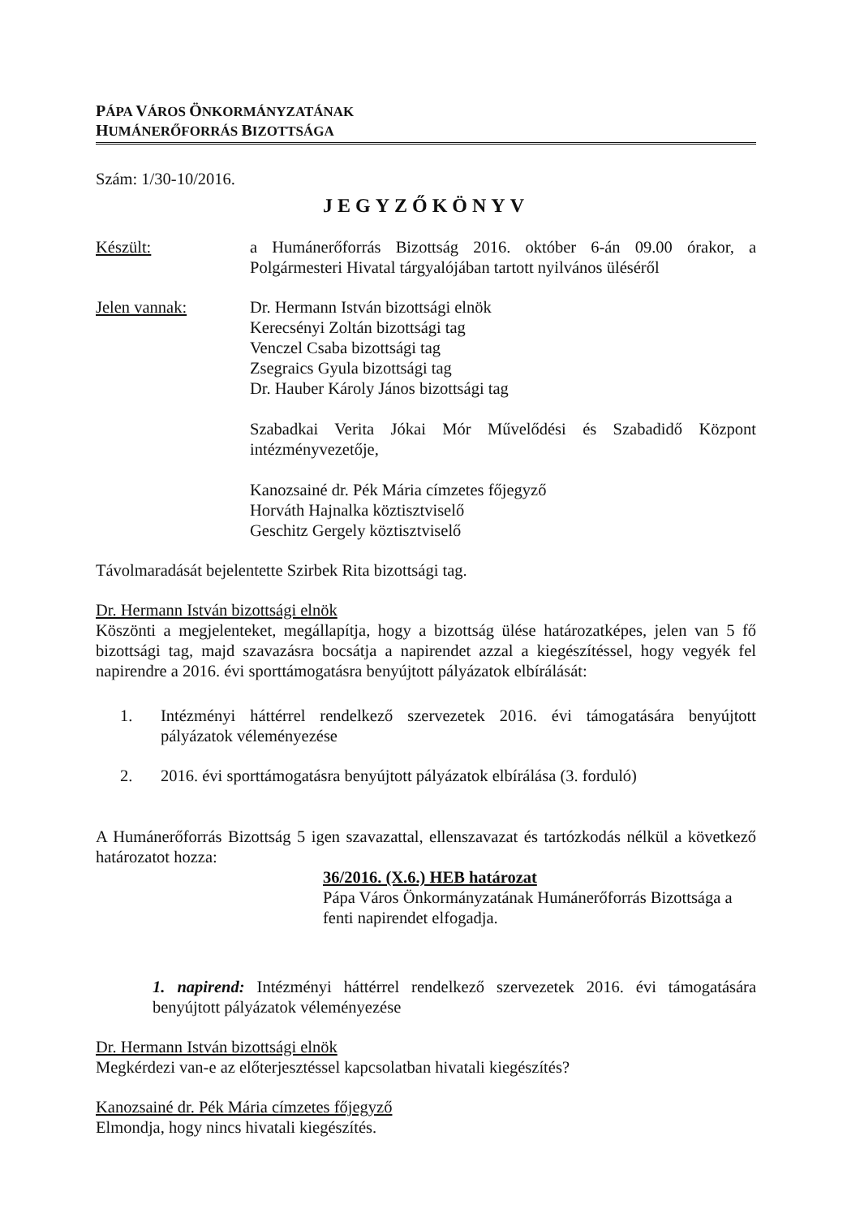PÁPA VÁROS ÖNKORMÁNYZATÁNAK
HUMÁNERŐFORRÁS BIZOTTSÁGA
Szám: 1/30-10/2016.
JEGYZŐKÖNYV
Készült: a Humánerőforrás Bizottság 2016. október 6-án 09.00 órakor, a Polgármesteri Hivatal tárgyalójában tartott nyilvános üléséről
Jelen vannak: Dr. Hermann István bizottsági elnök
Kerecsényi Zoltán bizottsági tag
Venczel Csaba bizottsági tag
Zsegraics Gyula bizottsági tag
Dr. Hauber Károly János bizottsági tag
Szabadkai Verita Jókai Mór Művelődési és Szabadidő Központ intézményvezetője,
Kanozsainé dr. Pék Mária címzetes főjegyző
Horváth Hajnalka köztisztviselő
Geschitz Gergely köztisztviselő
Távolmaradását bejelentette Szirbek Rita bizottsági tag.
Dr. Hermann István bizottsági elnök
Köszönti a megjelenteket, megállapítja, hogy a bizottság ülése határozatképes, jelen van 5 fő bizottsági tag, majd szavazásra bocsátja a napirendet azzal a kiegészítéssel, hogy vegyék fel napirendre a 2016. évi sporttámogatásra benyújtott pályázatok elbírálását:
1. Intézményi háttérrel rendelkező szervezetek 2016. évi támogatására benyújtott pályázatok véleményezése
2. 2016. évi sporttámogatásra benyújtott pályázatok elbírálása (3. forduló)
A Humánerőforrás Bizottság 5 igen szavazattal, ellenszavazat és tartózkodás nélkül a következő határozatot hozza:
36/2016. (X.6.) HEB határozat
Pápa Város Önkormányzatának Humánerőforrás Bizottsága a fenti napirendet elfogadja.
1. napirend: Intézményi háttérrel rendelkező szervezetek 2016. évi támogatására benyújtott pályázatok véleményezése
Dr. Hermann István bizottsági elnök
Megkérdezi van-e az előterjesztéssel kapcsolatban hivatali kiegészítés?
Kanozsainé dr. Pék Mária címzetes főjegyző
Elmondja, hogy nincs hivatali kiegészítés.